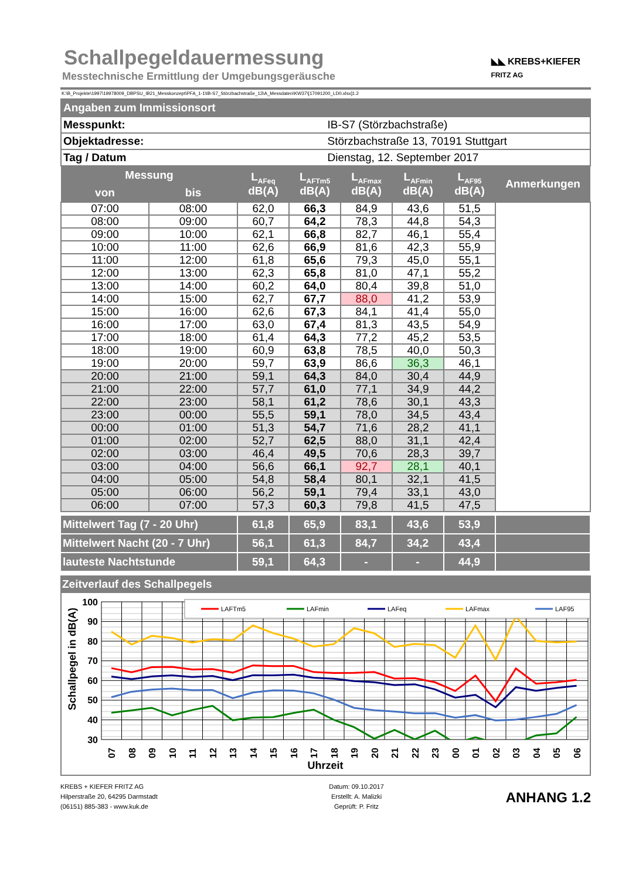Schallpegeldauermessung
Messtechnische Ermittlung der Umgebungsgeräusche
◣◣ KREBS+KIEFER
FRITZ AG
K:\B_Projekte\1997\19978009_DBPSU_IB21_Messkonzept\PFA_1-1\IB-S7_Störzbachstraße_13\A_Messdaten\KW37\[17091200_LD0.xlsx]1.2
| Angaben zum Immissionsort | |
| Messpunkt: | IB-S7 (Störzbachstraße) |
| Objektadresse: | Störzbachstraße 13, 70191 Stuttgart |
| Tag / Datum | Dienstag, 12. September 2017 |
| Messung | | L<sub>AFeq</sub> dB(A) | L<sub>AFTm5</sub> dB(A) | L<sub>AFmax</sub> dB(A) | L<sub>AFmin</sub> dB(A) | L<sub>AF95</sub> dB(A) | Anmerkungen |
| --- | --- | --- | --- | --- | --- | --- | --- |
| von | bis | | | | | | |
| 07:00 | 08:00 | 62,0 | 66,3 | 84,9 | 43,6 | 51,5 | |
| 08:00 | 09:00 | 60,7 | 64,2 | 78,3 | 44,8 | 54,3 | |
| 09:00 | 10:00 | 62,1 | 66,8 | 82,7 | 46,1 | 55,4 | |
| 10:00 | 11:00 | 62,6 | 66,9 | 81,6 | 42,3 | 55,9 | |
| 11:00 | 12:00 | 61,8 | 65,6 | 79,3 | 45,0 | 55,1 | |
| 12:00 | 13:00 | 62,3 | 65,8 | 81,0 | 47,1 | 55,2 | |
| 13:00 | 14:00 | 60,2 | 64,0 | 80,4 | 39,8 | 51,0 | |
| 14:00 | 15:00 | 62,7 | 67,7 | 88,0 | 41,2 | 53,9 | |
| 15:00 | 16:00 | 62,6 | 67,3 | 84,1 | 41,4 | 55,0 | |
| 16:00 | 17:00 | 63,0 | 67,4 | 81,3 | 43,5 | 54,9 | |
| 17:00 | 18:00 | 61,4 | 64,3 | 77,2 | 45,2 | 53,5 | |
| 18:00 | 19:00 | 60,9 | 63,8 | 78,5 | 40,0 | 50,3 | |
| 19:00 | 20:00 | 59,7 | 63,9 | 86,6 | 36,3 | 46,1 | |
| 20:00 | 21:00 | 59,1 | 64,3 | 84,0 | 30,4 | 44,9 | |
| 21:00 | 22:00 | 57,7 | 61,0 | 77,1 | 34,9 | 44,2 | |
| 22:00 | 23:00 | 58,1 | 61,2 | 78,6 | 30,1 | 43,3 | |
| 23:00 | 00:00 | 55,5 | 59,1 | 78,0 | 34,5 | 43,4 | |
| 00:00 | 01:00 | 51,3 | 54,7 | 71,6 | 28,2 | 41,1 | |
| 01:00 | 02:00 | 52,7 | 62,5 | 88,0 | 31,1 | 42,4 | |
| 02:00 | 03:00 | 46,4 | 49,5 | 70,6 | 28,3 | 39,7 | |
| 03:00 | 04:00 | 56,6 | 66,1 | 92,7 | 28,1 | 40,1 | |
| 04:00 | 05:00 | 54,8 | 58,4 | 80,1 | 32,1 | 41,5 | |
| 05:00 | 06:00 | 56,2 | 59,1 | 79,4 | 33,1 | 43,0 | |
| 06:00 | 07:00 | 57,3 | 60,3 | 79,8 | 41,5 | 47,5 | |
| Mittelwert Tag (7 - 20 Uhr) | 61,8 | 65,9 | 83,1 | 43,6 | 53,9 | |
| Mittelwert Nacht (20 - 7 Uhr) | 56,1 | 61,3 | 84,7 | 34,2 | 43,4 | |
| lauteste Nachtstunde | 59,1 | 64,3 | - | - | 44,9 | |
Zeitverlauf des Schallpegels
100
90
80
70
60
50
40
30
Schallpegel in dB(A)
LAFTm5
LAFmin
LAFeq
LAFmax
LAF95
07
08
09
10
11
12
13
14
15
16
17
18
19
20
21
22
23
00
01
02
03
04
05
06
Uhrzeit
KREBS + KIEFER FRITZ AG
Hilperstraße 20, 64295 Darmstadt
(06151) 885-383 - www.kuk.de
Datum: 09.10.2017
Erstellt: A. Malizki
Geprüft: P. Fritz
ANHANG 1.2